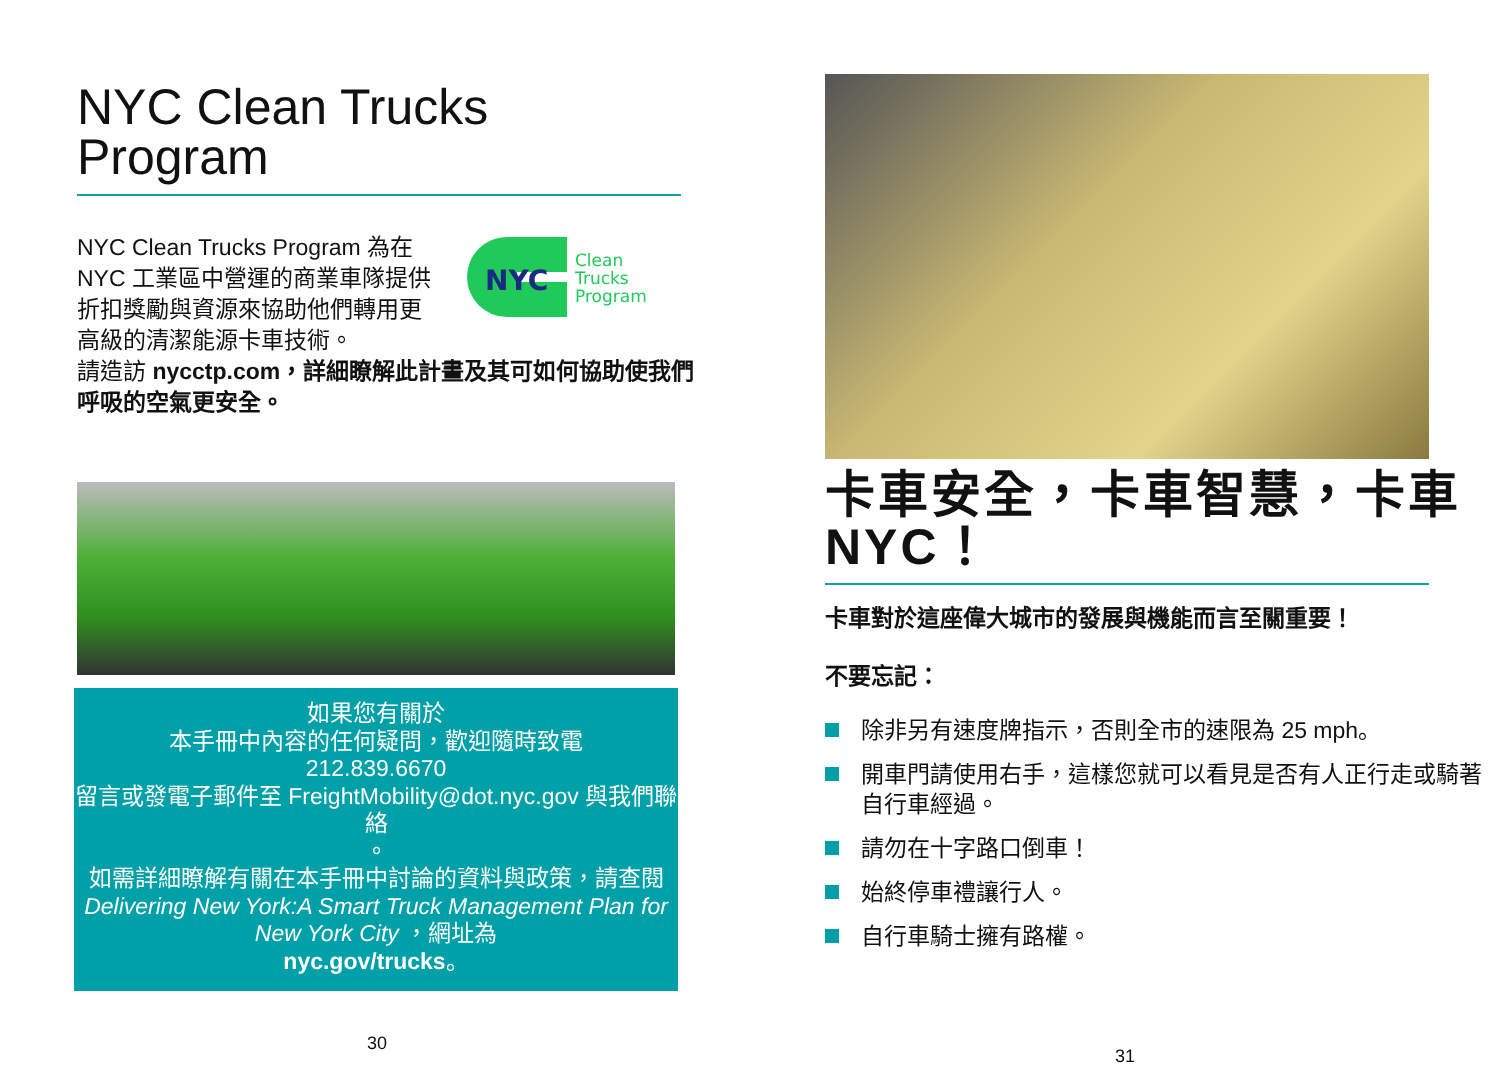NYC Clean Trucks
Program
NYC Clean Trucks Program 為在 NYC 工業區中營運的商業車隊提供折扣獎勵與資源來協助他們轉用更高級的清潔能源卡車技術。
NYC
Clean
Trucks
Program
請造訪 nycctp.com，詳細瞭解此計畫及其可如何協助使我們呼吸的空氣更安全。
如果您有關於
本手冊中內容的任何疑問，歡迎隨時致電
212.839.6670
留言或發電子郵件至 FreightMobility@dot.nyc.gov 與我們聯絡
。
如需詳細瞭解有關在本手冊中討論的資料與政策，請查閱 Delivering New York:A Smart Truck Management Plan for New York City ，網址為
nyc.gov/trucks。
30
卡車安全，卡車智慧，卡車 NYC！
卡車對於這座偉大城市的發展與機能而言至關重要！
不要忘記：
除非另有速度牌指示，否則全市的速限為 25 mph。
開車門請使用右手，這樣您就可以看見是否有人正行走或騎著自行車經過。
請勿在十字路口倒車！
始終停車禮讓行人。
自行車騎士擁有路權。
31